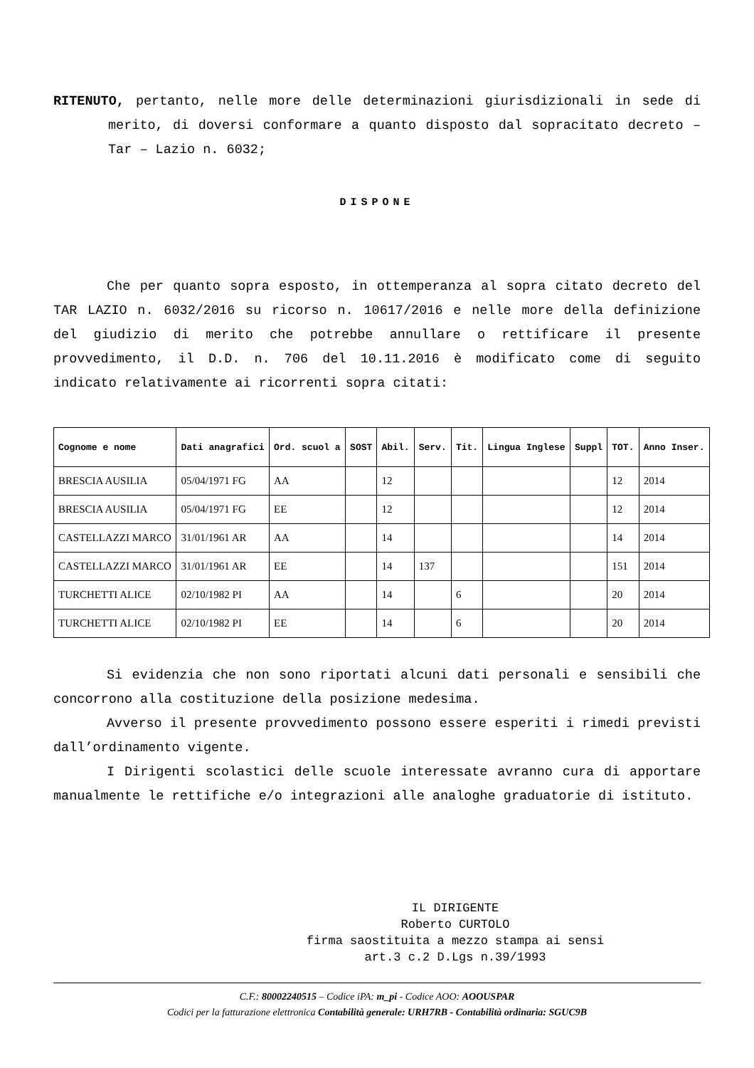RITENUTO, pertanto, nelle more delle determinazioni giurisdizionali in sede di merito, di doversi conformare a quanto disposto dal sopracitato decreto – Tar – Lazio n. 6032;
DISPONE
Che per quanto sopra esposto, in ottemperanza al sopra citato decreto del TAR LAZIO n. 6032/2016 su ricorso n. 10617/2016 e nelle more della definizione del giudizio di merito che potrebbe annullare o rettificare il presente provvedimento, il D.D. n. 706 del 10.11.2016 è modificato come di seguito indicato relativamente ai ricorrenti sopra citati:
| Cognome e nome | Dati anagrafici | Ord. scuol a | SOST | Abil. | Serv. | Tit. | Lingua Inglese | Suppl | TOT. | Anno Inser. |
| --- | --- | --- | --- | --- | --- | --- | --- | --- | --- | --- |
| BRESCIA AUSILIA | 05/04/1971 FG | AA | | 12 | | | | | 12 | 2014 |
| BRESCIA AUSILIA | 05/04/1971 FG | EE | | 12 | | | | | 12 | 2014 |
| CASTELLAZZI MARCO | 31/01/1961 AR | AA | | 14 | | | | | 14 | 2014 |
| CASTELLAZZI MARCO | 31/01/1961 AR | EE | | 14 | 137 | | | | 151 | 2014 |
| TURCHETTI ALICE | 02/10/1982 PI | AA | | 14 | | 6 | | | 20 | 2014 |
| TURCHETTI ALICE | 02/10/1982 PI | EE | | 14 | | 6 | | | 20 | 2014 |
Si evidenzia che non sono riportati alcuni dati personali e sensibili che concorrono alla costituzione della posizione medesima.
Avverso il presente provvedimento possono essere esperiti i rimedi previsti dall’ordinamento vigente.
I Dirigenti scolastici delle scuole interessate avranno cura di apportare manualmente le rettifiche e/o integrazioni alle analoghe graduatorie di istituto.
IL DIRIGENTE
Roberto CURTOLO
firma saostituita a mezzo stampa ai sensi
art.3 c.2 D.Lgs n.39/1993
C.F.: 80002240515 – Codice iPA: m_pi - Codice AOO: AOOUSPAR
Codici per la fatturazione elettronica Contabilità generale: URH7RB - Contabilità ordinaria: SGUC9B